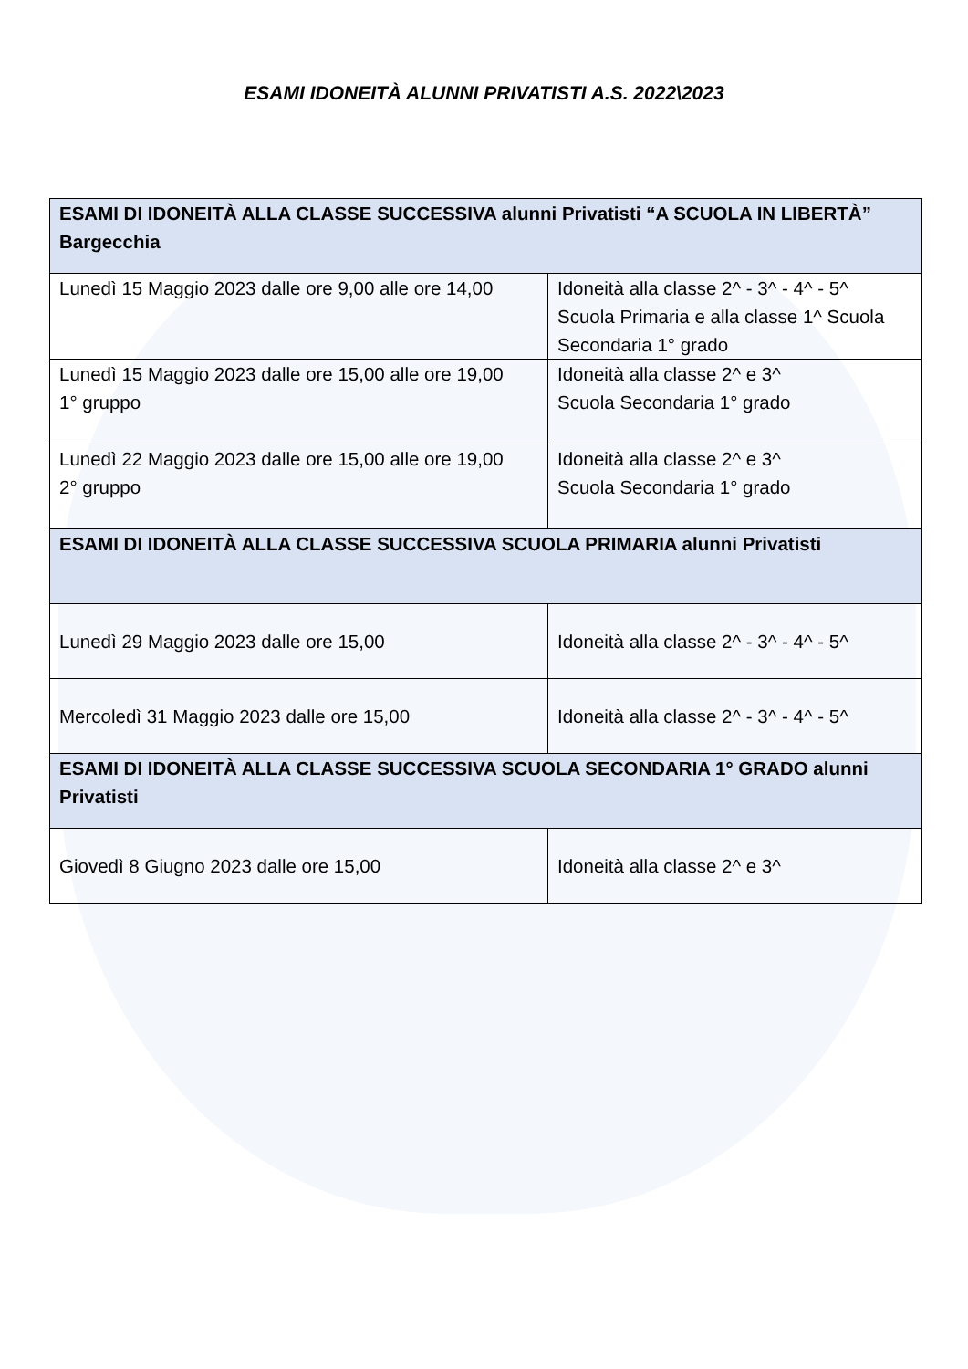ESAMI IDONEITÀ ALUNNI PRIVATISTI A.S. 2022\2023
| ESAMI DI IDONEITÀ ALLA CLASSE SUCCESSIVA alunni Privatisti “A SCUOLA IN LIBERTÀ” Bargecchia | |
| --- | --- |
| Lunedì 15 Maggio 2023 dalle ore 9,00 alle ore 14,00 | Idoneità alla classe 2^ - 3^ - 4^ - 5^ Scuola Primaria e alla classe 1^ Scuola Secondaria 1° grado |
| Lunedì 15 Maggio 2023 dalle ore 15,00 alle ore 19,00 1° gruppo | Idoneità alla classe 2^ e 3^ Scuola Secondaria 1° grado |
| Lunedì 22 Maggio 2023 dalle ore 15,00 alle ore 19,00 2° gruppo | Idoneità alla classe 2^ e 3^ Scuola Secondaria 1° grado |
| ESAMI DI IDONEITÀ ALLA CLASSE SUCCESSIVA SCUOLA PRIMARIA alunni Privatisti | |
| Lunedì 29 Maggio 2023 dalle ore 15,00 | Idoneità alla classe 2^ - 3^ - 4^ - 5^ |
| Mercoledì 31 Maggio 2023 dalle ore 15,00 | Idoneità alla classe 2^ - 3^ - 4^ - 5^ |
| ESAMI DI IDONEITÀ ALLA CLASSE SUCCESSIVA SCUOLA SECONDARIA 1° GRADO alunni Privatisti | |
| Giovedì 8 Giugno 2023 dalle ore 15,00 | Idoneità alla classe 2^ e 3^ |